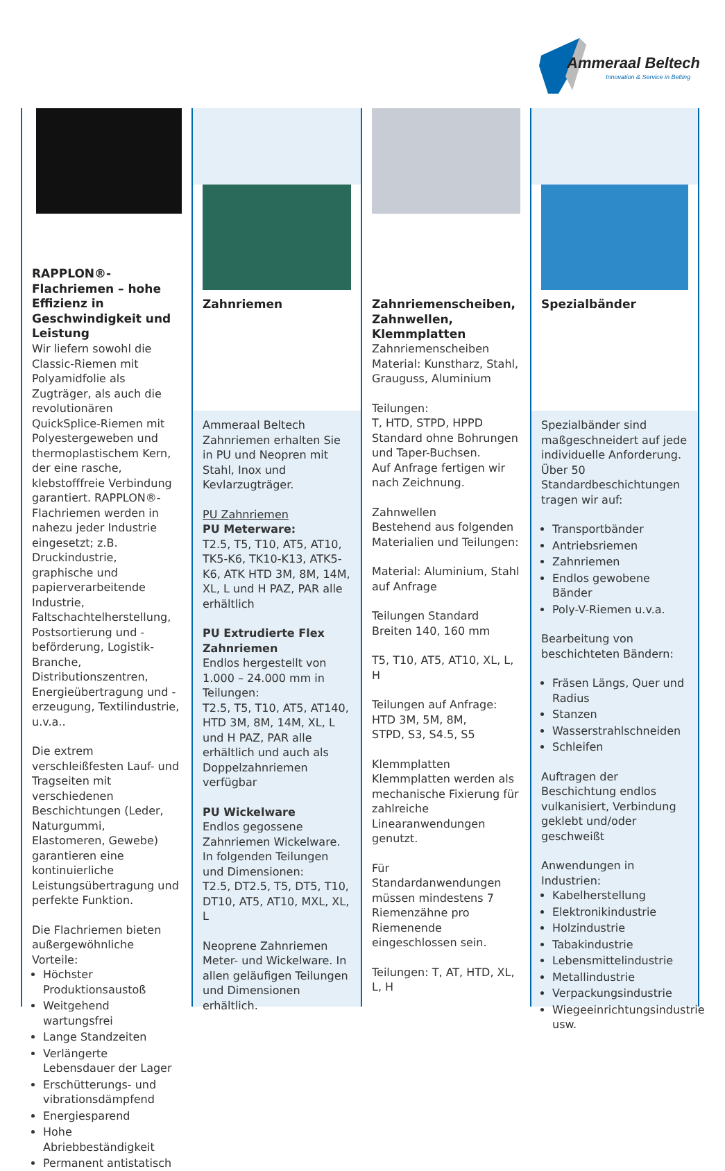Ammeraal Beltech
Innovation & Service in Belting
RAPPLON®-Flachriemen – hohe Effizienz in Geschwindigkeit und Leistung
Wir liefern sowohl die Classic-Riemen mit Polyamidfolie als Zugträger, als auch die revolutionären QuickSplice-Riemen mit Polyestergeweben und thermoplastischem Kern, der eine rasche, klebstofffreie Verbindung garantiert. RAPPLON®-Flachriemen werden in nahezu jeder Industrie eingesetzt; z.B. Druckindustrie, graphische und papierverarbeitende Industrie, Faltschachtelherstellung, Postsortierung und -beförderung, Logistik-Branche, Distributionszentren, Energieübertragung und -erzeugung, Textilindustrie, u.v.a..
Die extrem verschleißfesten Lauf- und Tragseiten mit verschiedenen Beschichtungen (Leder, Naturgummi, Elastomeren, Gewebe) garantieren eine kontinuierliche Leistungsübertragung und perfekte Funktion.
Die Flachriemen bieten außergewöhnliche Vorteile:
Höchster Produktionsaustoß
Weitgehend wartungsfrei
Lange Standzeiten
Verlängerte Lebensdauer der Lager
Erschütterungs- und vibrationsdämpfend
Energiesparend
Hohe Abriebbeständigkeit
Permanent antistatisch
Zahnriemen
Ammeraal Beltech Zahnriemen erhalten Sie in PU und Neopren mit Stahl, Inox und Kevlarzugträger.
PU Zahnriemen
PU Meterware:
T2.5, T5, T10, AT5, AT10, TK5-K6, TK10-K13, ATK5-K6, ATK HTD 3M, 8M, 14M, XL, L und H PAZ, PAR alle erhältlich
PU Extrudierte Flex Zahnriemen
Endlos hergestellt von 1.000 – 24.000 mm in Teilungen:
T2.5, T5, T10, AT5, AT140, HTD 3M, 8M, 14M, XL, L und H PAZ, PAR alle erhältlich und auch als Doppelzahnriemen verfügbar
PU Wickelware
Endlos gegossene Zahnriemen Wickelware.
In folgenden Teilungen und Dimensionen:
T2.5, DT2.5, T5, DT5, T10, DT10, AT5, AT10, MXL, XL, L
Neoprene Zahnriemen
Meter- und Wickelware. In allen geläufigen Teilungen und Dimensionen erhältlich.
Zahnriemenscheiben, Zahnwellen, Klemmplatten
Zahnriemenscheiben
Material: Kunstharz, Stahl, Grauguss, Aluminium
Teilungen:
T, HTD, STPD, HPPD
Standard ohne Bohrungen und Taper-Buchsen.
Auf Anfrage fertigen wir nach Zeichnung.
Zahnwellen
Bestehend aus folgenden Materialien und Teilungen:
Material: Aluminium, Stahl auf Anfrage
Teilungen Standard
Breiten 140, 160 mm
T5, T10, AT5, AT10, XL, L, H
Teilungen auf Anfrage:
HTD 3M, 5M, 8M,
STPD, S3, S4.5, S5
Klemmplatten
Klemmplatten werden als mechanische Fixierung für zahlreiche Linearanwendungen genutzt.
Für Standardanwendungen müssen mindestens 7 Riemenzähne pro Riemenende eingeschlossen sein.
Teilungen: T, AT, HTD, XL, L, H
Spezialbänder
Spezialbänder sind maßgeschneidert auf jede individuelle Anforderung.
Über 50 Standardbeschichtungen tragen wir auf:
Transportbänder
Antriebsriemen
Zahnriemen
Endlos gewobene Bänder
Poly-V-Riemen u.v.a.
Bearbeitung von beschichteten Bändern:
Fräsen Längs, Quer und Radius
Stanzen
Wasserstrahlschneiden
Schleifen
Auftragen der Beschichtung endlos vulkanisiert, Verbindung geklebt und/oder geschweißt
Anwendungen in Industrien:
Kabelherstellung
Elektronikindustrie
Holzindustrie
Tabakindustrie
Lebensmittelindustrie
Metallindustrie
Verpackungsindustrie
Wiegeeinrichtungsindustrie usw.